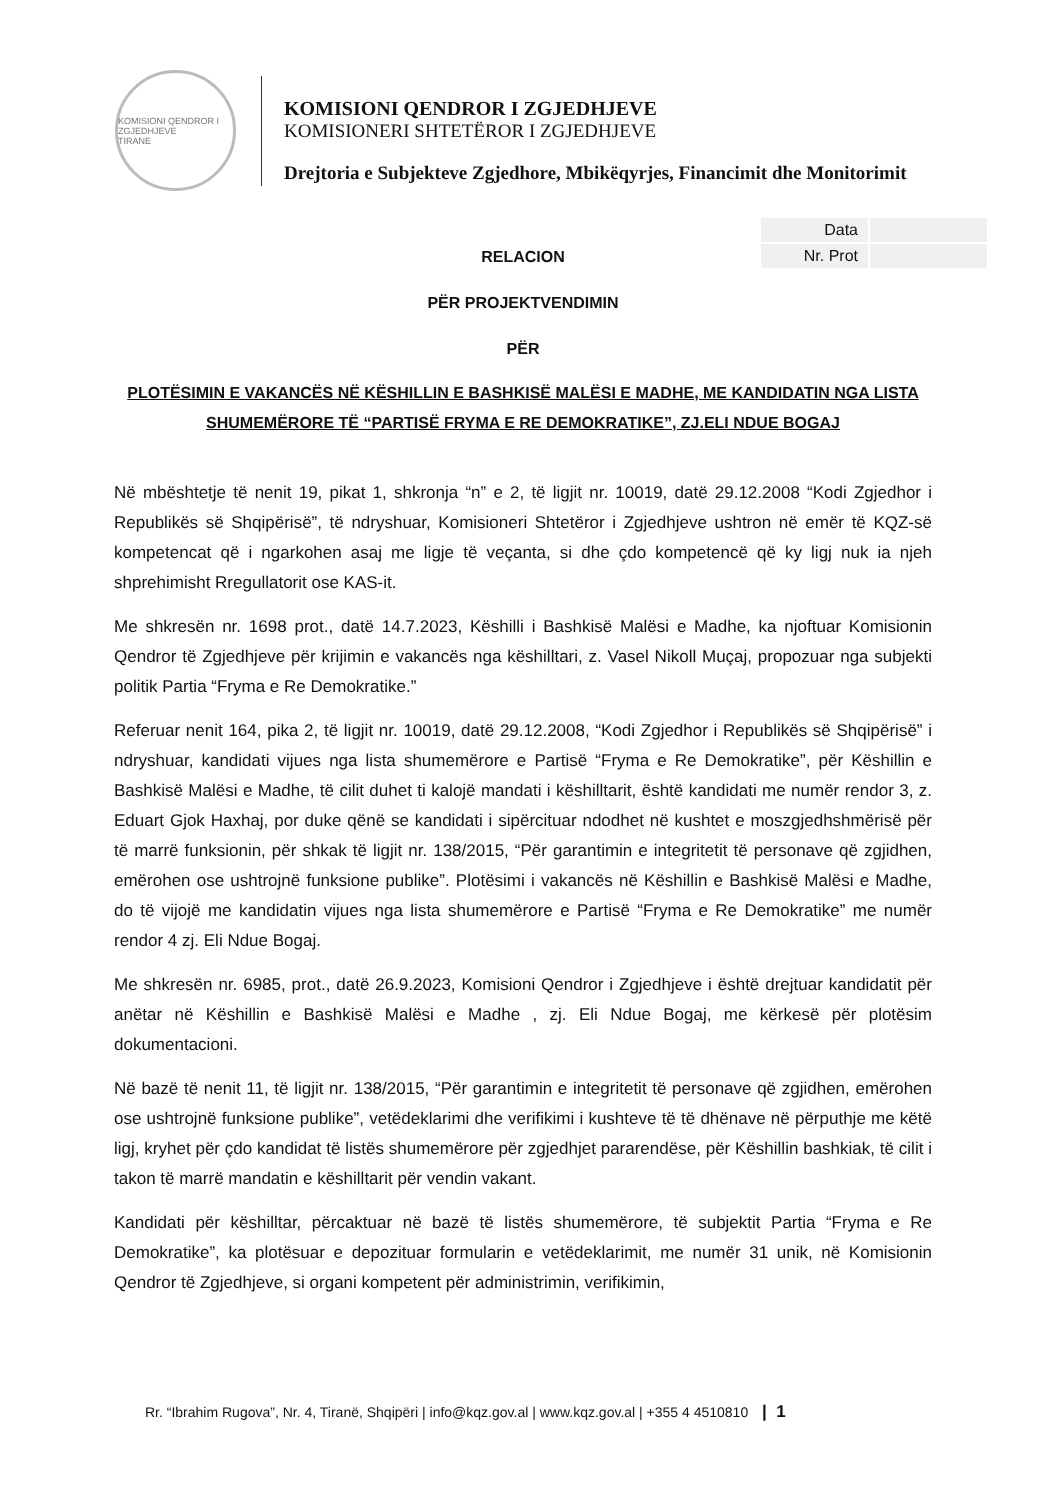KOMISIONI QENDROR I ZGJEDHJEVE
TIRANE
KOMISIONI QENDROR I ZGJEDHJEVE
KOMISIONERI SHTETËROR I ZGJEDHJEVE
Drejtoria e Subjekteve Zgjedhore, Mbikëqyrjes, Financimit dhe Monitorimit
| Data | |
| Nr. Prot | |
RELACION
PËR PROJEKTVENDIMIN
PËR
PLOTËSIMIN E VAKANCËS NË KËSHILLIN E BASHKISË MALËSI E MADHE, ME KANDIDATIN NGA LISTA SHUMEMËRORE TË “PARTISË FRYMA E RE DEMOKRATIKE”, ZJ.ELI NDUE BOGAJ
Në mbështetje të nenit 19, pikat 1, shkronja “n” e 2, të ligjit nr. 10019, datë 29.12.2008 “Kodi Zgjedhor i Republikës së Shqipërisë”, të ndryshuar, Komisioneri Shtetëror i Zgjedhjeve ushtron në emër të KQZ-së kompetencat që i ngarkohen asaj me ligje të veçanta, si dhe çdo kompetencë që ky ligj nuk ia njeh shprehimisht Rregullatorit ose KAS-it.
Me shkresën nr. 1698 prot., datë 14.7.2023, Këshilli i Bashkisë Malësi e Madhe, ka njoftuar Komisionin Qendror të Zgjedhjeve për krijimin e vakancës nga këshilltari, z. Vasel Nikoll Muçaj, propozuar nga subjekti politik Partia “Fryma e Re Demokratike.”
Referuar nenit 164, pika 2, të ligjit nr. 10019, datë 29.12.2008, “Kodi Zgjedhor i Republikës së Shqipërisë” i ndryshuar, kandidati vijues nga lista shumemërore e Partisë “Fryma e Re Demokratike”, për Këshillin e Bashkisë Malësi e Madhe, të cilit duhet ti kalojë mandati i këshilltarit, është kandidati me numër rendor 3, z. Eduart Gjok Haxhaj, por duke qënë se kandidati i sipërcituar ndodhet në kushtet e moszgjedhshmërisë për të marrë funksionin, për shkak të ligjit nr. 138/2015, “Për garantimin e integritetit të personave që zgjidhen, emërohen ose ushtrojnë funksione publike”. Plotësimi i vakancës në Këshillin e Bashkisë Malësi e Madhe, do të vijojë me kandidatin vijues nga lista shumemërore e Partisë “Fryma e Re Demokratike” me numër rendor 4 zj. Eli Ndue Bogaj.
Me shkresën nr. 6985, prot., datë 26.9.2023, Komisioni Qendror i Zgjedhjeve i është drejtuar kandidatit për anëtar në Këshillin e Bashkisë Malësi e Madhe , zj. Eli Ndue Bogaj, me kërkesë për plotësim dokumentacioni.
Në bazë të nenit 11, të ligjit nr. 138/2015, “Për garantimin e integritetit të personave që zgjidhen, emërohen ose ushtrojnë funksione publike”, vetëdeklarimi dhe verifikimi i kushteve të të dhënave në përputhje me këtë ligj, kryhet për çdo kandidat të listës shumemërore për zgjedhjet pararendëse, për Këshillin bashkiak, të cilit i takon të marrë mandatin e këshilltarit për vendin vakant.
Kandidati për këshilltar, përcaktuar në bazë të listës shumemërore, të subjektit Partia “Fryma e Re Demokratike”, ka plotësuar e depozituar formularin e vetëdeklarimit, me numër 31 unik, në Komisionin Qendror të Zgjedhjeve, si organi kompetent për administrimin, verifikimin,
Rr. “Ibrahim Rugova”, Nr. 4, Tiranë, Shqipëri | info@kqz.gov.al | www.kqz.gov.al | +355 4 4510810 | 1